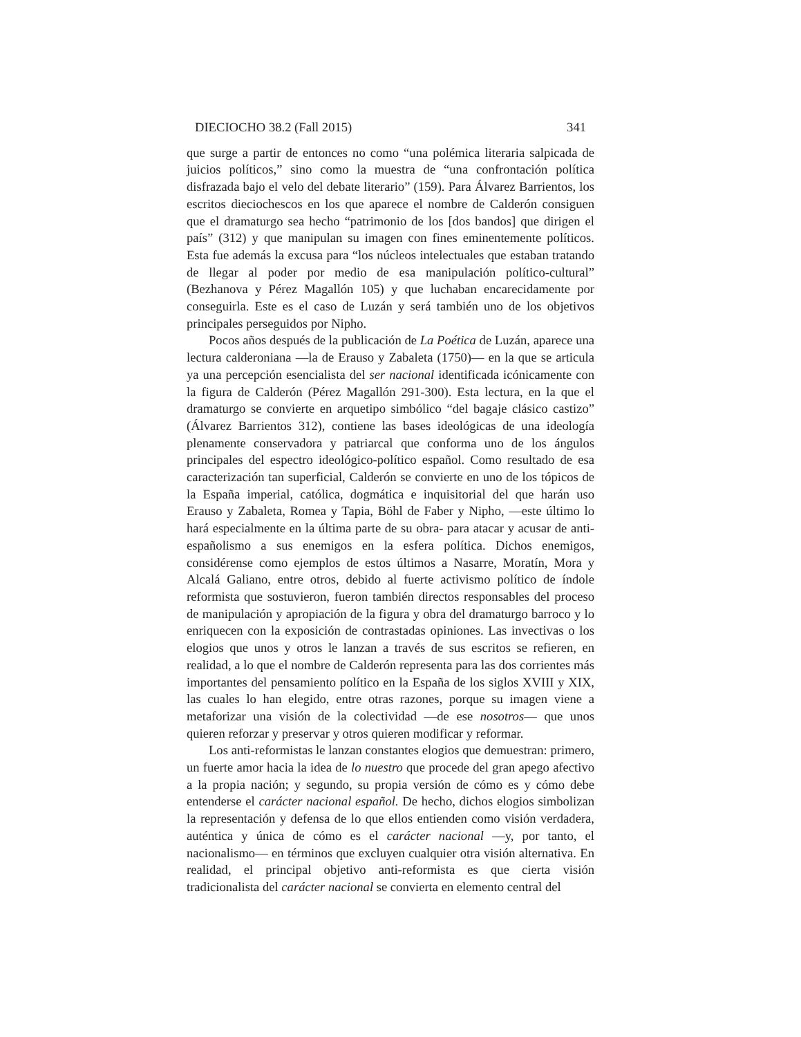DIECIOCHO 38.2 (Fall 2015) 341
que surge a partir de entonces no como “una polémica literaria salpicada de juicios políticos,” sino como la muestra de “una confrontación política disfrazada bajo el velo del debate literario” (159). Para Álvarez Barrientos, los escritos dieciochescos en los que aparece el nombre de Calderón consiguen que el dramaturgo sea hecho “patrimonio de los [dos bandos] que dirigen el país” (312) y que manipulan su imagen con fines eminentemente políticos. Esta fue además la excusa para “los núcleos intelectuales que estaban tratando de llegar al poder por medio de esa manipulación político-cultural” (Bezhanova y Pérez Magallón 105) y que luchaban encarecidamente por conseguirla. Este es el caso de Luzán y será también uno de los objetivos principales perseguidos por Nipho.
Pocos años después de la publicación de La Poética de Luzán, aparece una lectura calderoniana —la de Erauso y Zabaleta (1750)— en la que se articula ya una percepción esencialista del ser nacional identificada icónicamente con la figura de Calderón (Pérez Magallón 291-300). Esta lectura, en la que el dramaturgo se convierte en arquetipo simbólico “del bagaje clásico castizo” (Álvarez Barrientos 312), contiene las bases ideológicas de una ideología plenamente conservadora y patriarcal que conforma uno de los ángulos principales del espectro ideológico-político español. Como resultado de esa caracterización tan superficial, Calderón se convierte en uno de los tópicos de la España imperial, católica, dogmática e inquisitorial del que harán uso Erauso y Zabaleta, Romea y Tapia, Böhl de Faber y Nipho, —este último lo hará especialmente en la última parte de su obra- para atacar y acusar de anti-españolismo a sus enemigos en la esfera política. Dichos enemigos, considérense como ejemplos de estos últimos a Nasarre, Moratín, Mora y Alcalá Galiano, entre otros, debido al fuerte activismo político de índole reformista que sostuvieron, fueron también directos responsables del proceso de manipulación y apropiación de la figura y obra del dramaturgo barroco y lo enriquecen con la exposición de contrastadas opiniones. Las invectivas o los elogios que unos y otros le lanzan a través de sus escritos se refieren, en realidad, a lo que el nombre de Calderón representa para las dos corrientes más importantes del pensamiento político en la España de los siglos XVIII y XIX, las cuales lo han elegido, entre otras razones, porque su imagen viene a metaforizar una visión de la colectividad —de ese nosotros— que unos quieren reforzar y preservar y otros quieren modificar y reformar.
Los anti-reformistas le lanzan constantes elogios que demuestran: primero, un fuerte amor hacia la idea de lo nuestro que procede del gran apego afectivo a la propia nación; y segundo, su propia versión de cómo es y cómo debe entenderse el carácter nacional español. De hecho, dichos elogios simbolizan la representación y defensa de lo que ellos entienden como visión verdadera, auténtica y única de cómo es el carácter nacional —y, por tanto, el nacionalismo— en términos que excluyen cualquier otra visión alternativa. En realidad, el principal objetivo anti-reformista es que cierta visión tradicionalista del carácter nacional se convierta en elemento central del